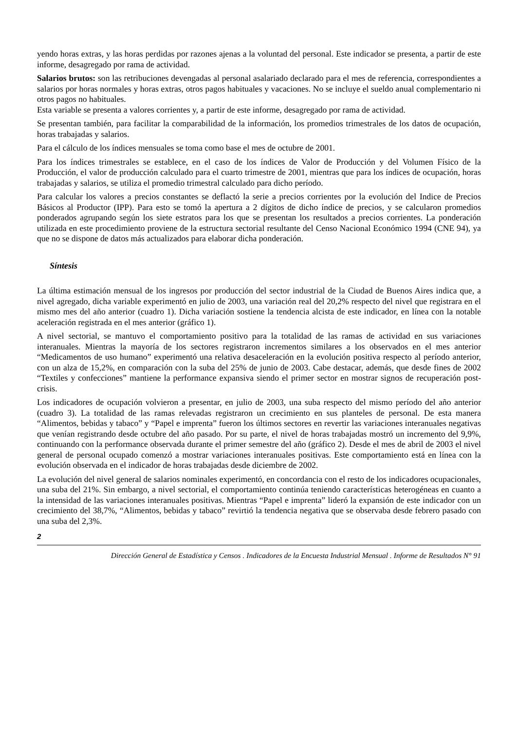yendo horas extras, y las horas perdidas por razones ajenas a la voluntad del personal. Este indicador se presenta, a partir de este informe, desagregado por rama de actividad.
Salarios brutos: son las retribuciones devengadas al personal asalariado declarado para el mes de referencia, correspondientes a salarios por horas normales y horas extras, otros pagos habituales y vacaciones. No se incluye el sueldo anual complementario ni otros pagos no habituales.
Esta variable se presenta a valores corrientes y, a partir de este informe, desagregado por rama de actividad.
Se presentan también, para facilitar la comparabilidad de la información, los promedios trimestrales de los datos de ocupación, horas trabajadas y salarios.
Para el cálculo de los índices mensuales se toma como base el mes de octubre de 2001.
Para los índices trimestrales se establece, en el caso de los índices de Valor de Producción y del Volumen Físico de la Producción, el valor de producción calculado para el cuarto trimestre de 2001, mientras que para los índices de ocupación, horas trabajadas y salarios, se utiliza el promedio trimestral calculado para dicho período.
Para calcular los valores a precios constantes se deflactó la serie a precios corrientes por la evolución del Indice de Precios Básicos al Productor (IPP). Para esto se tomó la apertura a 2 dígitos de dicho índice de precios, y se calcularon promedios ponderados agrupando según los siete estratos para los que se presentan los resultados a precios corrientes. La ponderación utilizada en este procedimiento proviene de la estructura sectorial resultante del Censo Nacional Económico 1994 (CNE 94), ya que no se dispone de datos más actualizados para elaborar dicha ponderación.
Síntesis
La última estimación mensual de los ingresos por producción del sector industrial de la Ciudad de Buenos Aires indica que, a nivel agregado, dicha variable experimentó en julio de 2003, una variación real del 20,2% respecto del nivel que registrara en el mismo mes del año anterior (cuadro 1). Dicha variación sostiene la tendencia alcista de este indicador, en línea con la notable aceleración registrada en el mes anterior (gráfico 1).
A nivel sectorial, se mantuvo el comportamiento positivo para la totalidad de las ramas de actividad en sus variaciones interanuales. Mientras la mayoría de los sectores registraron incrementos similares a los observados en el mes anterior “Medicamentos de uso humano” experimentó una relativa desaceleración en la evolución positiva respecto al período anterior, con un alza de 15,2%, en comparación con la suba del 25% de junio de 2003. Cabe destacar, además, que desde fines de 2002 “Textiles y confecciones” mantiene la performance expansiva siendo el primer sector en mostrar signos de recuperación post-crisis.
Los indicadores de ocupación volvieron a presentar, en julio de 2003, una suba respecto del mismo período del año anterior (cuadro 3). La totalidad de las ramas relevadas registraron un crecimiento en sus planteles de personal. De esta manera “Alimentos, bebidas y tabaco” y “Papel e imprenta” fueron los últimos sectores en revertir las variaciones interanuales negativas que venían registrando desde octubre del año pasado. Por su parte, el nivel de horas trabajadas mostró un incremento del 9,9%, continuando con la performance observada durante el primer semestre del año (gráfico 2). Desde el mes de abril de 2003 el nivel general de personal ocupado comenzó a mostrar variaciones interanuales positivas. Este comportamiento está en línea con la evolución observada en el indicador de horas trabajadas desde diciembre de 2002.
La evolución del nivel general de salarios nominales experimentó, en concordancia con el resto de los indicadores ocupacionales, una suba del 21%. Sin embargo, a nivel sectorial, el comportamiento continúa teniendo características heterogéneas en cuanto a la intensidad de las variaciones interanuales positivas. Mientras “Papel e imprenta” lideró la expansión de este indicador con un crecimiento del 38,7%, “Alimentos, bebidas y tabaco” revirtió la tendencia negativa que se observaba desde febrero pasado con una suba del 2,3%.
2
Dirección General de Estadística y Censos . Indicadores de la Encuesta Industrial Mensual . Informe de Resultados N° 91